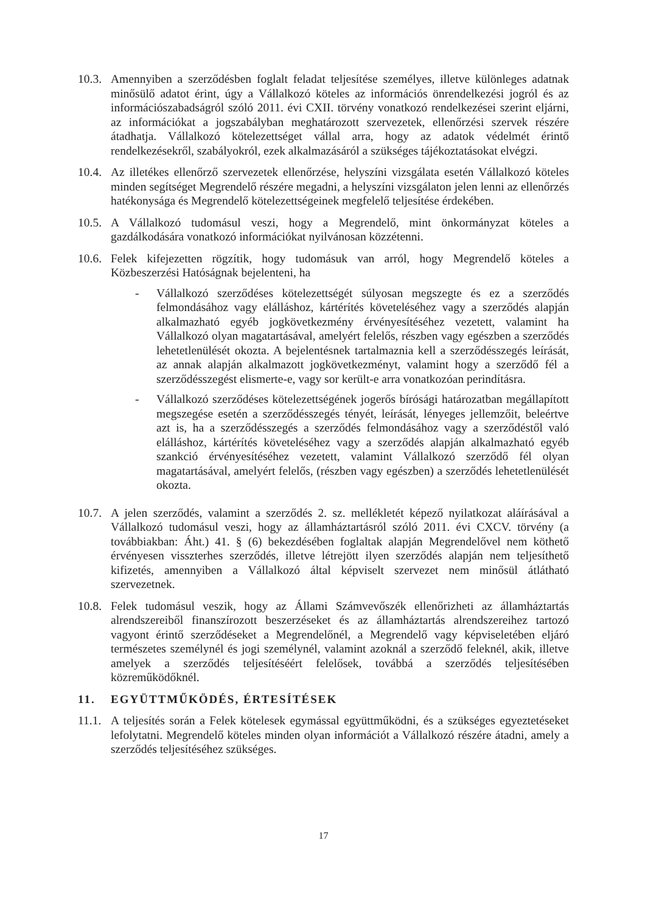10.3.
Amennyiben a szerződésben foglalt feladat teljesítése személyes, illetve különleges adatnak minősülő adatot érint, úgy a Vállalkozó köteles az információs önrendelkezési jogról és az információszabadságról szóló 2011. évi CXII. törvény vonatkozó rendelkezései szerint eljárni, az információkat a jogszabályban meghatározott szervezetek, ellenőrzési szervek részére átadhatja. Vállalkozó kötelezettséget vállal arra, hogy az adatok védelmét érintő rendelkezésekről, szabályokról, ezek alkalmazásáról a szükséges tájékoztatásokat elvégzi.
10.4.
Az illetékes ellenőrző szervezetek ellenőrzése, helyszíni vizsgálata esetén Vállalkozó köteles minden segítséget Megrendelő részére megadni, a helyszíni vizsgálaton jelen lenni az ellenőrzés hatékonysága és Megrendelő kötelezettségeinek megfelelő teljesítése érdekében.
10.5.
A Vállalkozó tudomásul veszi, hogy a Megrendelő, mint önkormányzat köteles a gazdálkodására vonatkozó információkat nyilvánosan közzétenni.
10.6.
Felek kifejezetten rögzítik, hogy tudomásuk van arról, hogy Megrendelő köteles a Közbeszerzési Hatóságnak bejelenteni, ha
- Vállalkozó szerződéses kötelezettségét súlyosan megszegte és ez a szerződés felmondásához vagy elálláshoz, kártérítés követeléséhez vagy a szerződés alapján alkalmazható egyéb jogkövetkezmény érvényesítéséhez vezetett, valamint ha Vállalkozó olyan magatartásával, amelyért felelős, részben vagy egészben a szerződés lehetetlenülését okozta. A bejelentésnek tartalmaznia kell a szerződésszegés leírását, az annak alapján alkalmazott jogkövetkezményt, valamint hogy a szerződő fél a szerződésszegést elismerte-e, vagy sor került-e arra vonatkozóan perindításra.
- Vállalkozó szerződéses kötelezettségének jogerős bírósági határozatban megállapított megszegése esetén a szerződésszegés tényét, leírását, lényeges jellemzőit, beleértve azt is, ha a szerződésszegés a szerződés felmondásához vagy a szerződéstől való elálláshoz, kártérítés követeléséhez vagy a szerződés alapján alkalmazható egyéb szankció érvényesítéséhez vezetett, valamint Vállalkozó szerződő fél olyan magatartásával, amelyért felelős, (részben vagy egészben) a szerződés lehetetlenülését okozta.
10.7.
A jelen szerződés, valamint a szerződés 2. sz. mellékletét képező nyilatkozat aláírásával a Vállalkozó tudomásul veszi, hogy az államháztartásról szóló 2011. évi CXCV. törvény (a továbbiakban: Áht.) 41. § (6) bekezdésében foglaltak alapján Megrendelővel nem köthető érvényesen visszterhes szerződés, illetve létrejött ilyen szerződés alapján nem teljesíthető kifizetés, amennyiben a Vállalkozó által képviselt szervezet nem minősül átlátható szervezetnek.
10.8.
Felek tudomásul veszik, hogy az Állami Számvevőszék ellenőrizheti az államháztartás alrendszereiből finanszírozott beszerzéseket és az államháztartás alrendszereihez tartozó vagyont érintő szerződéseket a Megrendelőnél, a Megrendelő vagy képviseletében eljáró természetes személynél és jogi személynél, valamint azoknál a szerződő feleknél, akik, illetve amelyek a szerződés teljesítéséért felelősek, továbbá a szerződés teljesítésében közreműködőknél.
11. EGYÜTTMŰKÖDÉS, ÉRTESÍTÉSEK
11.1.
A teljesítés során a Felek kötelesek egymással együttműködni, és a szükséges egyeztetéseket lefolytatni. Megrendelő köteles minden olyan információt a Vállalkozó részére átadni, amely a szerződés teljesítéséhez szükséges.
17